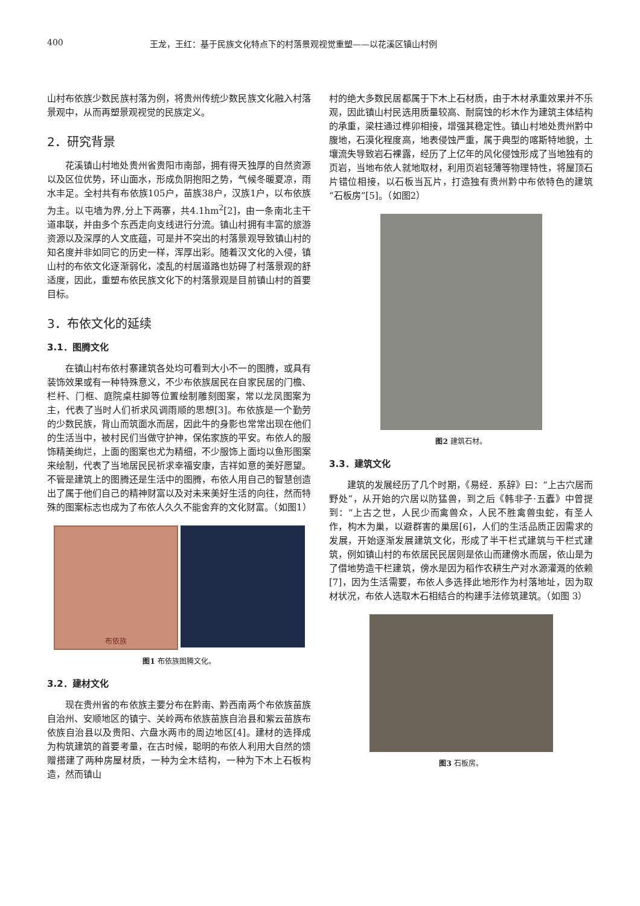400 王龙，王红：基于民族文化特点下的村落景观视觉重塑——以花溪区镇山村例
山村布依族少数民族村落为例，将贵州传统少数民族文化融入村落景观中，从而再塑景观视觉的民族定义。
2．研究背景
花溪镇山村地处贵州省贵阳市南部，拥有得天独厚的自然资源以及区位优势，环山面水，形成负阴抱阳之势，气候冬暖夏凉，雨水丰足。全村共有布依族105户，苗族38户，汉族1户，以布依族为主。以屯墙为界,分上下两寨，共4.1hm<sup>2</sup>[2]，由一条南北主干道串联，并由多个东西走向支线进行分流。镇山村拥有丰富的旅游资源以及深厚的人文底蕴，可是并不突出的村落景观导致镇山村的知名度并非如同它的历史一样，浑厚出彩。随着汉文化的入侵，镇山村的布依文化逐渐弱化，凌乱的村居道路也妨碍了村落景观的舒适度，因此，重塑布依民族文化下的村落景观是目前镇山村的首要目标。
3．布依文化的延续
3.1．图腾文化
在镇山村布依村寨建筑各处均可看到大小不一的图腾，或具有装饰效果或有一种特殊意义，不少布依族居民在自家民居的门檐、栏杆、门框、庭院桌柱脚等位置绘制雕刻图案，常以龙凤图案为主，代表了当时人们祈求风调雨顺的思想[3]。布依族是一个勤劳的少数民族，背山而筑面水而居，因此牛的身影也常常出现在他们的生活当中，被村民们当做守护神，保佑家族的平安。布依人的服饰精美绚烂，上面的图案也尤为精细，不少服饰上面均以鱼形图案来绘制，代表了当地居民民祈求幸福安康，吉祥如意的美好愿望。不管是建筑上的图腾还是生活中的图腾，布依人用自己的智慧创造出了属于他们自己的精神财富以及对未来美好生活的向往，然而特殊的图案标志也成为了布依人久久不能舍弃的文化财富。（如图1）
布依族
图1 布依族图腾文化。
3.2．建材文化
现在贵州省的布依族主要分布在黔南、黔西南两个布依族苗族自治州、安顺地区的镇宁、关岭两布依族苗族自治县和紫云苗族布依族自治县以及贵阳、六盘水两市的周边地区[4]。建材的选择成为构筑建筑的首要考量，在古时候，聪明的布依人利用大自然的馈赠搭建了两种房屋材质，一种为全木结构，一种为下木上石板构造，然而镇山
村的绝大多数民居都属于下木上石材质，由于木材承重效果并不乐观，因此镇山村民选用质量较高、耐腐蚀的杉木作为建筑主体结构的承重，梁柱通过榫卯相接，增强其稳定性。镇山村地处贵州黔中腹地，石漠化程度高，地表侵蚀严重，属于典型的喀斯特地貌，土壤流失导致岩石裸露，经历了上亿年的风化侵蚀形成了当地独有的页岩，当地布依人就地取材，利用页岩轻薄等物理特性，将屋顶石片错位相接，以石板当瓦片，打造独有贵州黔中布依特色的建筑“石板房”[5]。（如图2）
图2 建筑石材。
3.3．建筑文化
建筑的发展经历了几个时期，《易经．系辞》曰：“上古穴居而野处”，从开始的穴居以防猛兽，到之后《韩非子·五蠹》中曾提到：“上古之世，人民少而禽兽众，人民不胜禽兽虫蛇，有圣人作，构木为巢，以避群害的巢居[6]，人们的生活品质正因需求的发展，开始逐渐发展建筑文化，形成了半干栏式建筑与干栏式建筑，例如镇山村的布依居民民居则是依山而建傍水而居，依山是为了借地势造干栏建筑，傍水是因为稻作农耕生产对水源灌溉的依赖[7]，因为生活需要，布依人多选择此地形作为村落地址，因为取材状况，布依人选取木石相结合的构建手法修筑建筑。（如图 3）
图3 石板房。